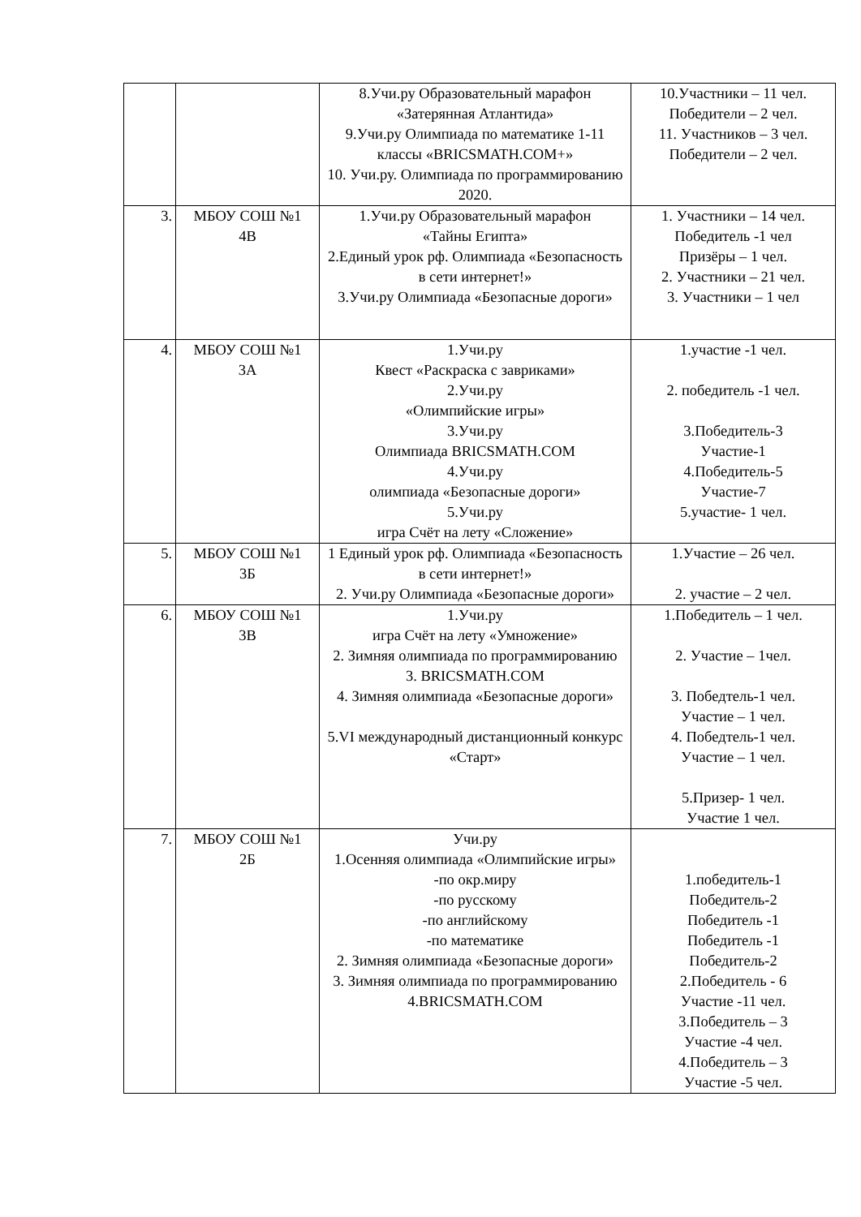| | | 8.Учи.ру Образовательный марафон «Затерянная Атлантида» 9.Учи.ру Олимпиада по математике 1-11 классы «BRICSMATH.COM+» 10. Учи.ру. Олимпиада по программированию 2020. | 10.Участники – 11 чел. Победители – 2 чел. 11. Участников – 3 чел. Победители – 2 чел. |
| 3. | МБОУ СОШ №1 4В | 1.Учи.ру Образовательный марафон «Тайны Египта» 2.Единый урок рф. Олимпиада «Безопасность в сети интернет!» 3.Учи.ру Олимпиада «Безопасные дороги» | 1. Участники – 14 чел. Победитель -1 чел Призёры – 1 чел. 2. Участники – 21 чел. 3. Участники – 1 чел |
| 4. | МБОУ СОШ №1 3А | 1.Учи.ру Квест «Раскраска с завриками» 2.Учи.ру «Олимпийские игры» 3.Учи.ру Олимпиада BRICSMATH.COM 4.Учи.ру олимпиада «Безопасные дороги» 5.Учи.ру игра Счёт на лету «Сложение» | 1.участие -1 чел. 2. победитель -1 чел. 3.Победитель-3 Участие-1 4.Победитель-5 Участие-7 5.участие- 1 чел. |
| 5. | МБОУ СОШ №1 3Б | 1 Единый урок рф. Олимпиада «Безопасность в сети интернет!» 2. Учи.ру Олимпиада «Безопасные дороги» | 1.Участие – 26 чел. 2. участие – 2 чел. |
| 6. | МБОУ СОШ №1 3В | 1.Учи.ру игра Счёт на лету «Умножение» 2. Зимняя олимпиада по программированию 3. BRICSMATH.COM 4. Зимняя олимпиада «Безопасные дороги» 5.VI международный дистанционный конкурс «Старт» | 1.Победитель – 1 чел. 2. Участие – 1чел. 3. Победтель-1 чел. Участие – 1 чел. 4. Победтель-1 чел. Участие – 1 чел. 5.Призер- 1 чел. Участие 1 чел. |
| 7. | МБОУ СОШ №1 2Б | Учи.ру 1.Осенняя олимпиада «Олимпийские игры» -по окр.миру -по русскому -по английскому -по математике 2. Зимняя олимпиада «Безопасные дороги» 3. Зимняя олимпиада по программированию 4.BRICSMATH.COM | 1.победитель-1 Победитель-2 Победитель -1 Победитель -1 Победитель-2 2.Победитель - 6 Участие -11 чел. 3.Победитель – 3 Участие -4 чел. 4.Победитель – 3 Участие -5 чел. |